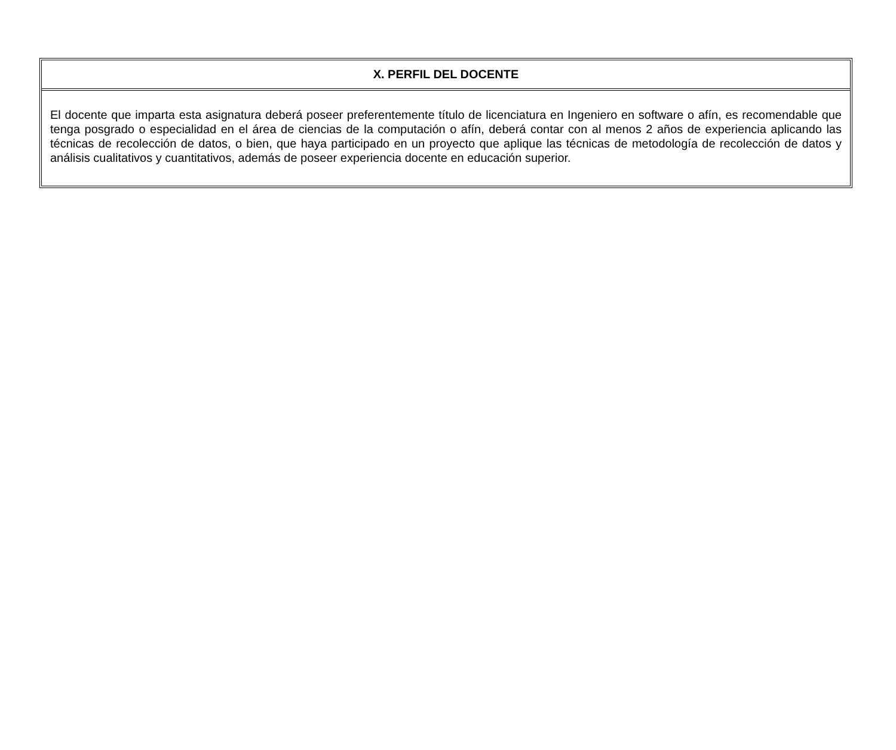| X. PERFIL DEL DOCENTE |
| --- |
| El docente que imparta esta asignatura deberá poseer preferentemente título de licenciatura en Ingeniero en software o afín, es recomendable que tenga posgrado o especialidad en el área de ciencias de la computación o afín, deberá contar con al menos 2 años de experiencia aplicando las técnicas de recolección de datos, o bien, que haya participado en un proyecto que aplique las técnicas de metodología de recolección de datos y análisis cualitativos y cuantitativos, además de poseer experiencia docente en educación superior. |